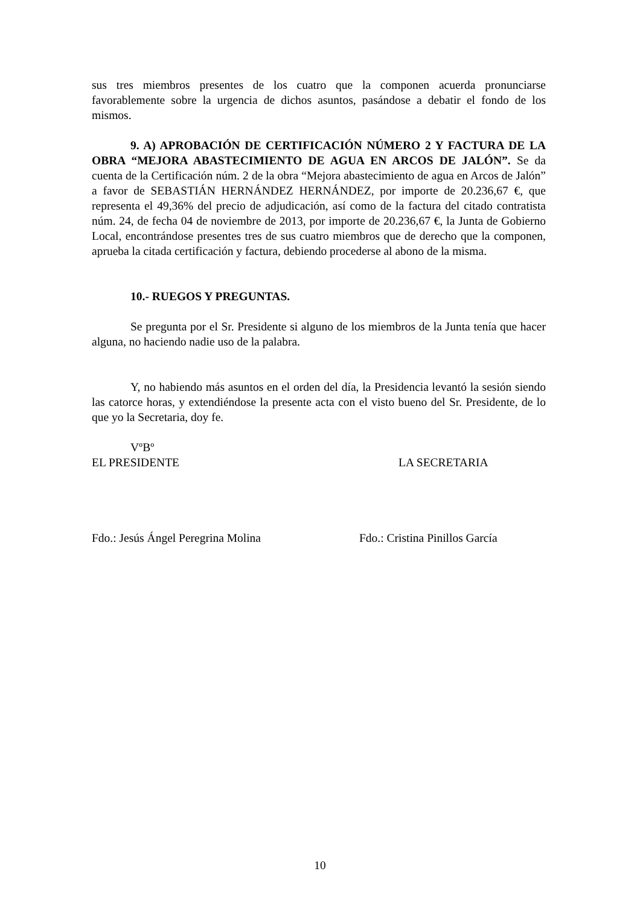sus tres miembros presentes de los cuatro que la componen acuerda pronunciarse favorablemente sobre la urgencia de dichos asuntos, pasándose a debatir el fondo de los mismos.
9. A) APROBACIÓN DE CERTIFICACIÓN NÚMERO 2 Y FACTURA DE LA OBRA “MEJORA ABASTECIMIENTO DE AGUA EN ARCOS DE JALÓN”. Se da cuenta de la Certificación núm. 2 de la obra “Mejora abastecimiento de agua en Arcos de Jalón” a favor de SEBASTIÁN HERNÁNDEZ HERNÁNDEZ, por importe de 20.236,67 €, que representa el 49,36% del precio de adjudicación, así como de la factura del citado contratista núm. 24, de fecha 04 de noviembre de 2013, por importe de 20.236,67 €, la Junta de Gobierno Local, encontrándose presentes tres de sus cuatro miembros que de derecho que la componen, aprueba la citada certificación y factura, debiendo procederse al abono de la misma.
10.- RUEGOS Y PREGUNTAS.
Se pregunta por el Sr. Presidente si alguno de los miembros de la Junta tenía que hacer alguna, no haciendo nadie uso de la palabra.
Y, no habiendo más asuntos en el orden del día, la Presidencia levantó la sesión siendo las catorce horas, y extendiéndose la presente acta con el visto bueno del Sr. Presidente, de lo que yo la Secretaria, doy fe.
VºBº
EL PRESIDENTE LA SECRETARIA
Fdo.: Jesús Ángel Peregrina Molina Fdo.: Cristina Pinillos García
10